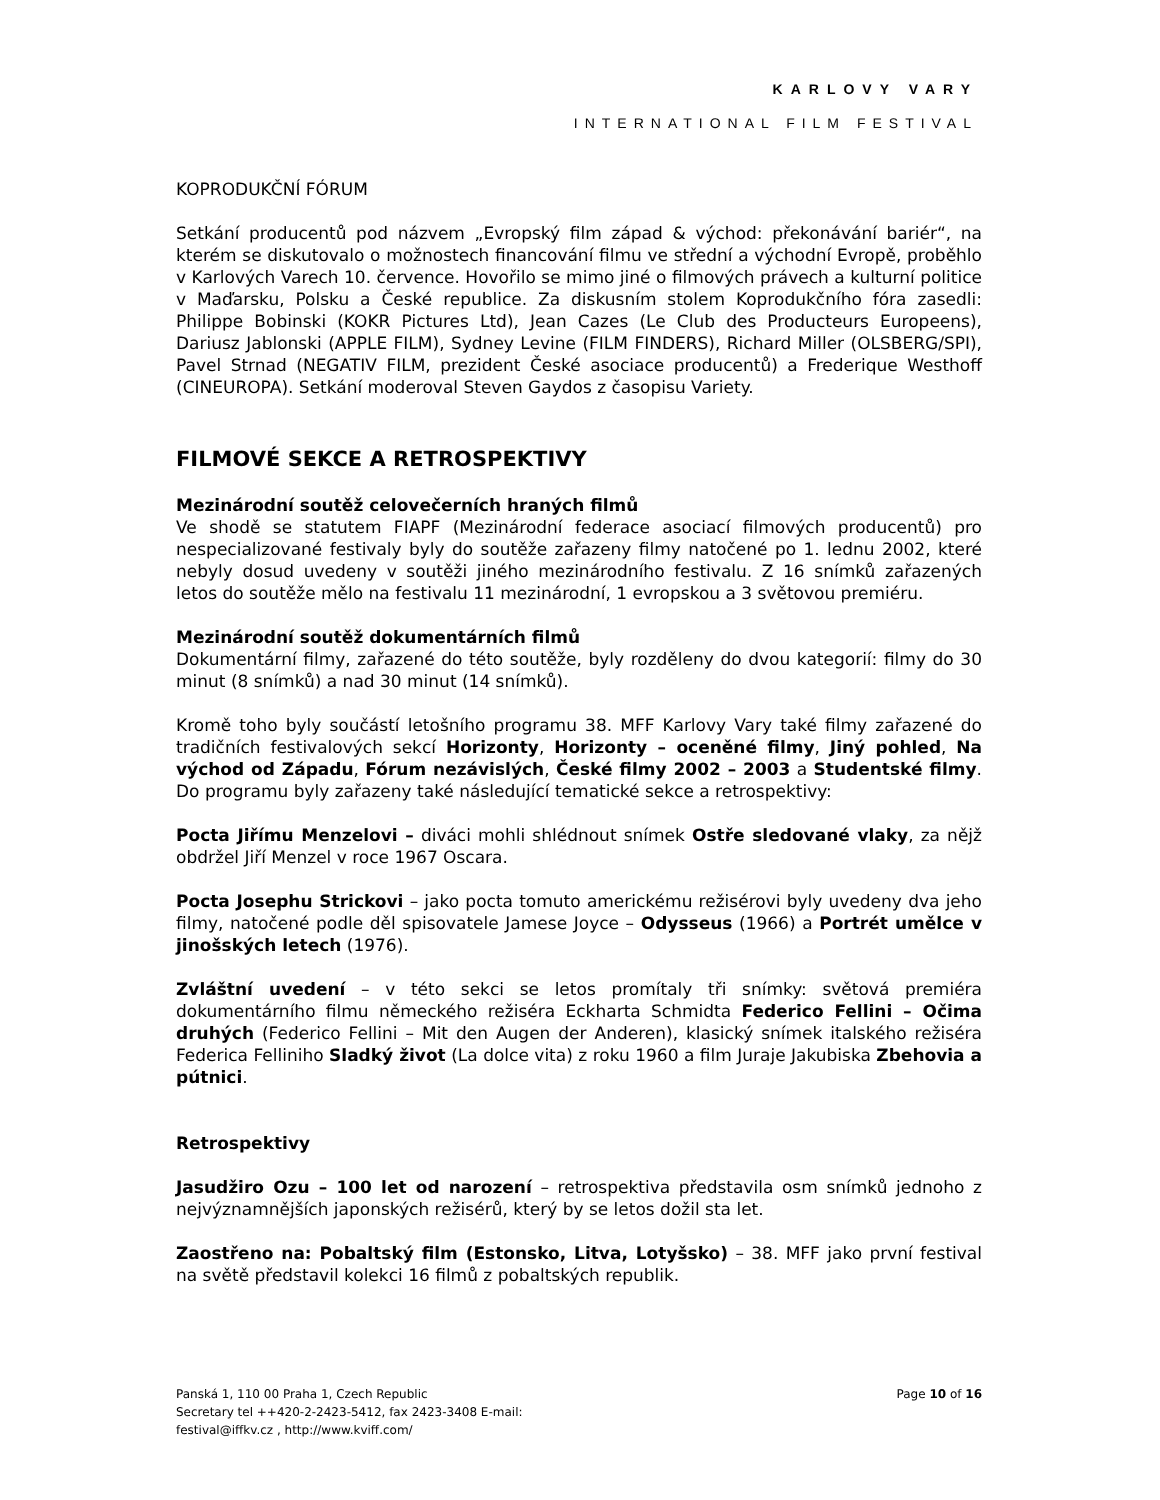KARLOVY VARY
INTERNATIONAL FILM FESTIVAL
KOPRODUKČNÍ FÓRUM
Setkání producentů pod názvem „Evropský film západ & východ: překonávání bariér“, na kterém se diskutovalo o možnostech financování filmu ve střední a východní Evropě, proběhlo v Karlových Varech 10. července. Hovořilo se mimo jiné o filmových právech a kulturní politice v Maďarsku, Polsku a České republice. Za diskusním stolem Koprodukčního fóra zasedli: Philippe Bobinski (KOKR Pictures Ltd), Jean Cazes (Le Club des Producteurs Europeens), Dariusz Jablonski (APPLE FILM), Sydney Levine (FILM FINDERS), Richard Miller (OLSBERG/SPI), Pavel Strnad (NEGATIV FILM, prezident České asociace producentů) a Frederique Westhoff (CINEUROPA). Setkání moderoval Steven Gaydos z časopisu Variety.
FILMOVÉ SEKCE A RETROSPEKTIVY
Mezinárodní soutěž celovečerních hraných filmů
Ve shodě se statutem FIAPF (Mezinárodní federace asociací filmových producentů) pro nespecializované festivaly byly do soutěže zařazeny filmy natočené po 1. lednu 2002, které nebyly dosud uvedeny v soutěži jiného mezinárodního festivalu. Z 16 snímků zařazených letos do soutěže mělo na festivalu 11 mezinárodní, 1 evropskou a 3 světovou premiéru.
Mezinárodní soutěž dokumentárních filmů
Dokumentární filmy, zařazené do této soutěže, byly rozděleny do dvou kategorií: filmy do 30 minut (8 snímků) a nad 30 minut (14 snímků).
Kromě toho byly součástí letošního programu 38. MFF Karlovy Vary také filmy zařazené do tradičních festivalových sekcí Horizonty, Horizonty – oceněné filmy, Jiný pohled, Na východ od Západu, Fórum nezávislých, České filmy 2002 – 2003 a Studentské filmy. Do programu byly zařazeny také následující tematické sekce a retrospektivy:
Pocta Jiřímu Menzelovi – diváci mohli shlédnout snímek Ostře sledované vlaky, za nějž obdržel Jiří Menzel v roce 1967 Oscara.
Pocta Josephu Strickovi – jako pocta tomuto americkému režisérovi byly uvedeny dva jeho filmy, natočené podle děl spisovatele Jamese Joyce – Odysseus (1966) a Portrét umělce v jinošských letech (1976).
Zvláštní uvedení – v této sekci se letos promítaly tři snímky: světová premiéra dokumentárního filmu německého režiséra Eckharta Schmidta Federico Fellini – Očima druhých (Federico Fellini – Mit den Augen der Anderen), klasický snímek italského režiséra Federica Felliniho Sladký život (La dolce vita) z roku 1960 a film Juraje Jakubiska Zbehovia a pútnici.
Retrospektivy
Jasudžiro Ozu – 100 let od narození – retrospektiva představila osm snímků jednoho z nejvýznamnějších japonských režisérů, který by se letos dožil sta let.
Zaostřeno na: Pobaltský film (Estonsko, Litva, Lotyšsko) – 38. MFF jako první festival na světě představil kolekci 16 filmů z pobaltských republik.
Panská 1, 110 00 Praha 1, Czech Republic
Secretary tel ++420-2-2423-5412, fax 2423-3408 E-mail:
festival@iffkv.cz , http://www.kviff.com/
Page 10 of 16